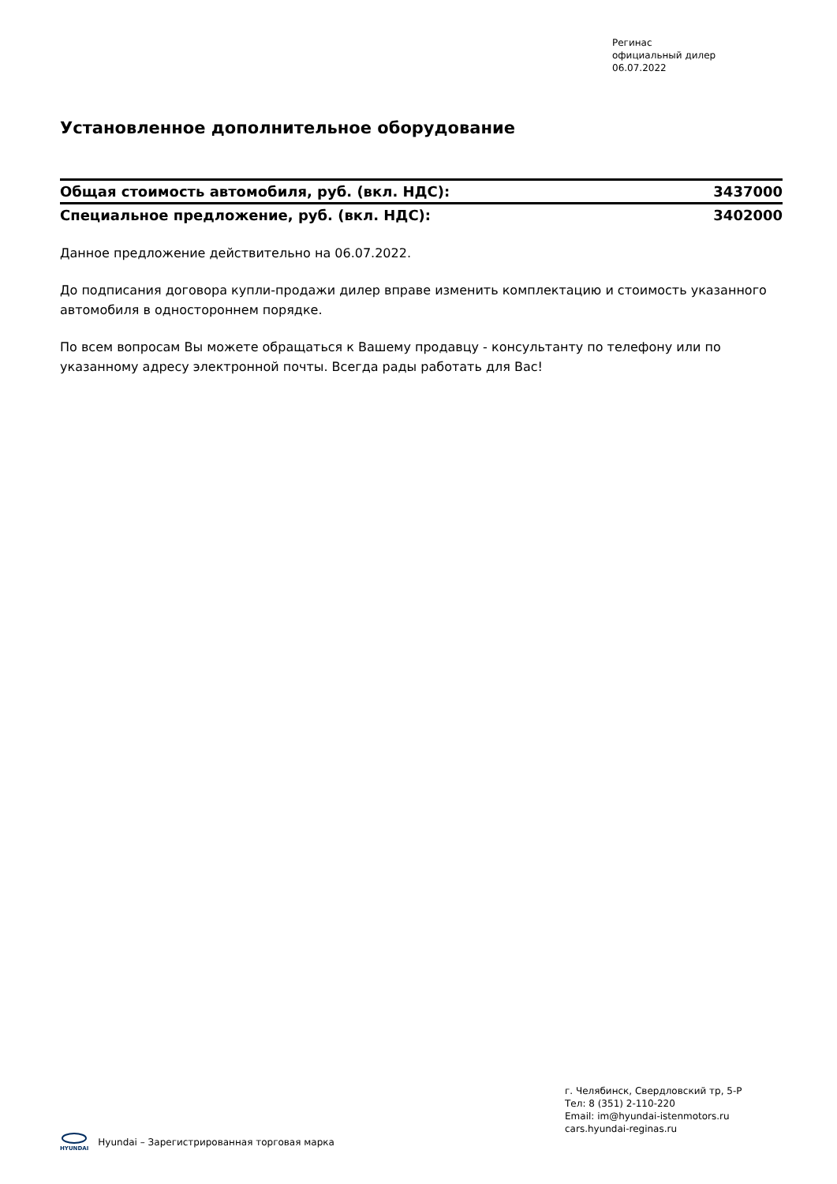Регинас
официальный дилер
06.07.2022
Установленное дополнительное оборудование
| Общая стоимость автомобиля, руб. (вкл. НДС): | 3437000 |
| Специальное предложение, руб. (вкл. НДС): | 3402000 |
Данное предложение действительно на 06.07.2022.
До подписания договора купли-продажи дилер вправе изменить комплектацию и стоимость указанного автомобиля в одностороннем порядке.
По всем вопросам Вы можете обращаться к Вашему продавцу - консультанту по телефону или по указанному адресу электронной почты. Всегда рады работать для Вас!
г. Челябинск, Свердловский тр, 5-Р
Тел: 8 (351) 2-110-220
Email: im@hyundai-istenmotors.ru
cars.hyundai-reginas.ru
HYUNDAI
Hyundai – Зарегистрированная торговая марка